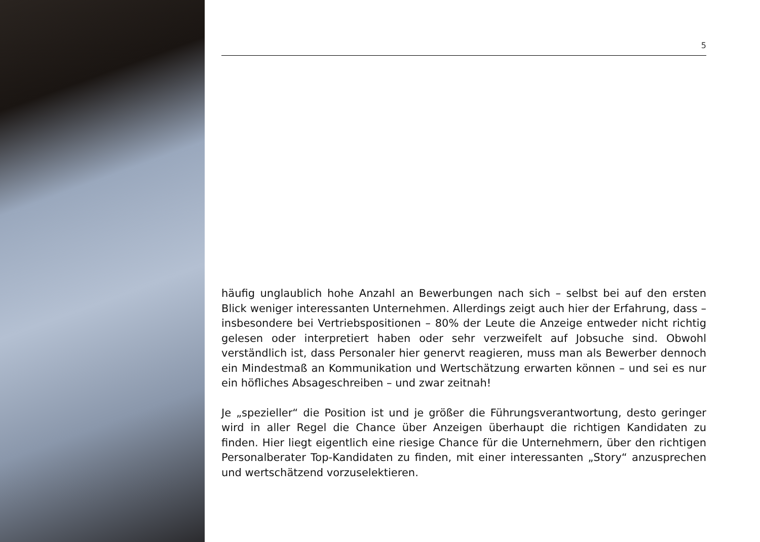5
häufig unglaublich hohe Anzahl an Bewerbungen nach sich – selbst bei auf den ersten Blick weniger interessanten Unternehmen. Allerdings zeigt auch hier der Erfahrung, dass – insbesondere bei Vertriebspositionen – 80% der Leute die Anzeige entweder nicht richtig gelesen oder interpretiert haben oder sehr verzweifelt auf Jobsuche sind. Obwohl verständlich ist, dass Personaler hier genervt reagieren, muss man als Bewerber dennoch ein Mindestmaß an Kommunikation und Wertschätzung erwarten können – und sei es nur ein höfliches Absageschreiben – und zwar zeitnah!
Je „spezieller“ die Position ist und je größer die Führungsverantwortung, desto geringer wird in aller Regel die Chance über Anzeigen überhaupt die richtigen Kandidaten zu finden. Hier liegt eigentlich eine riesige Chance für die Unternehmern, über den richtigen Personalberater Top-Kandidaten zu finden, mit einer interessanten „Story“ anzusprechen und wertschätzend vorzuselektieren.